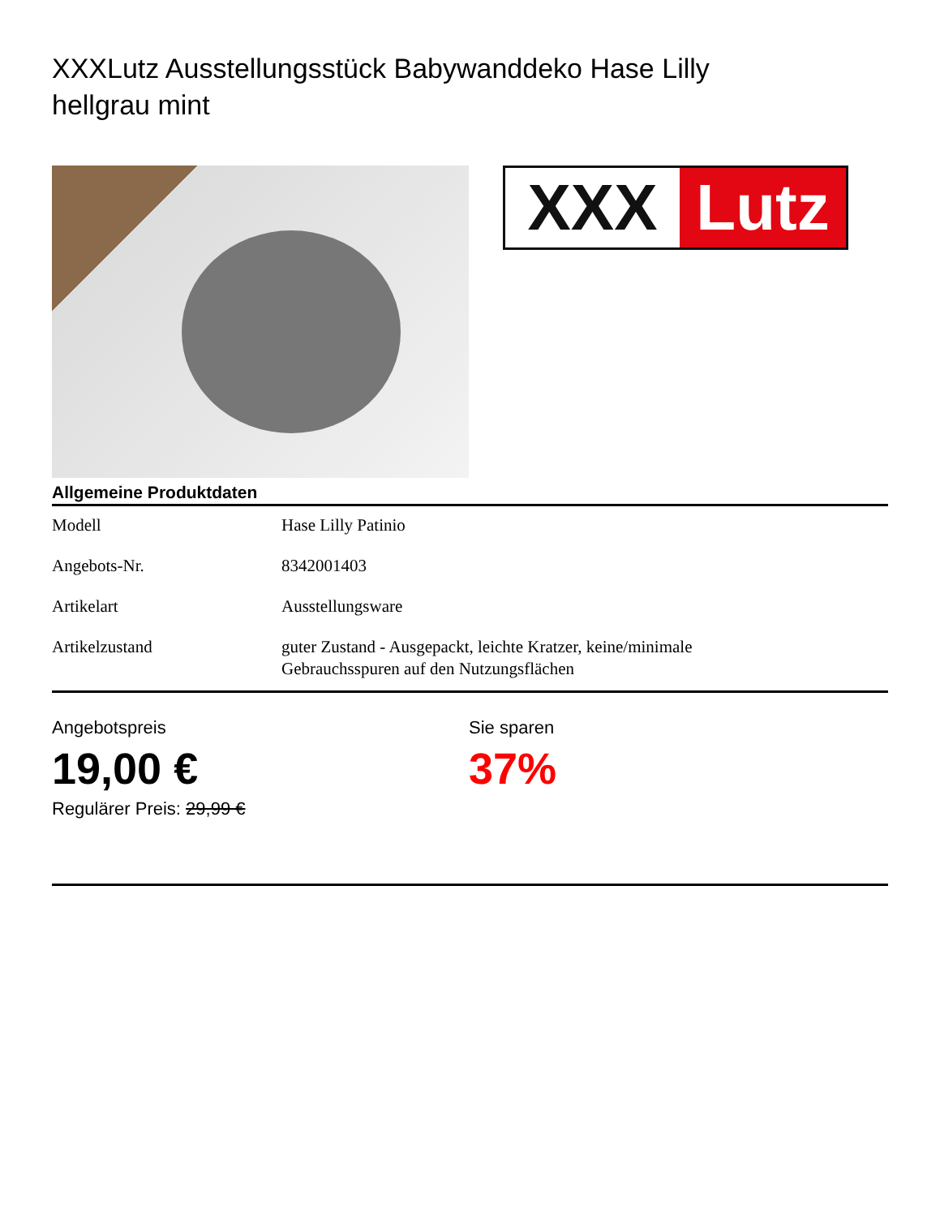XXXLutz Ausstellungsstück Babywanddeko Hase Lilly hellgrau mint
XXX Lutz
Allgemeine Produktdaten
| Modell | Hase Lilly Patinio |
| Angebots-Nr. | 8342001403 |
| Artikelart | Ausstellungsware |
| Artikelzustand | guter Zustand - Ausgepackt, leichte Kratzer, keine/minimale Gebrauchsspuren auf den Nutzungsflächen |
Angebotspreis
19,00 €
Regulärer Preis: 29,99 €
Sie sparen
37%